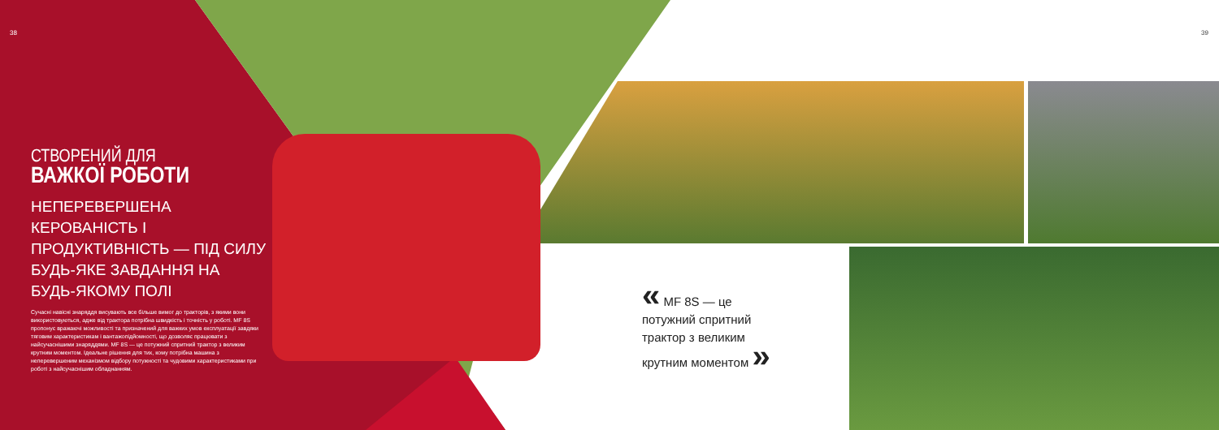38 39
СТВОРЕНИЙ ДЛЯ
ВАЖКОЇ РОБОТИ
НЕПЕРЕВЕРШЕНА КЕРОВАНІСТЬ І ПРОДУКТИВНІСТЬ — ПІД СИЛУ БУДЬ-ЯКЕ ЗАВДАННЯ НА БУДЬ-ЯКОМУ ПОЛІ
Сучасні навісні знаряддя висувають все більше вимог до тракторів, з якими вони використовуються, адже від трактора потрібна швидкість і точність у роботі. MF 8S пропонує вражаючі можливості та призначений для важких умов експлуатації завдяки тяговим характеристикам і вантажопідйомності, що дозволяє працювати з найсучаснішими знаряддями. MF 8S — це потужний спритний трактор з великим крутним моментом. Ідеальне рішення для тих, кому потрібна машина з неперевершеним механізмом відбору потужності та чудовими характеристиками при роботі з найсучаснішим обладнанням.
« MF 8S — це
потужний спритний
трактор з великим
крутним моментом »